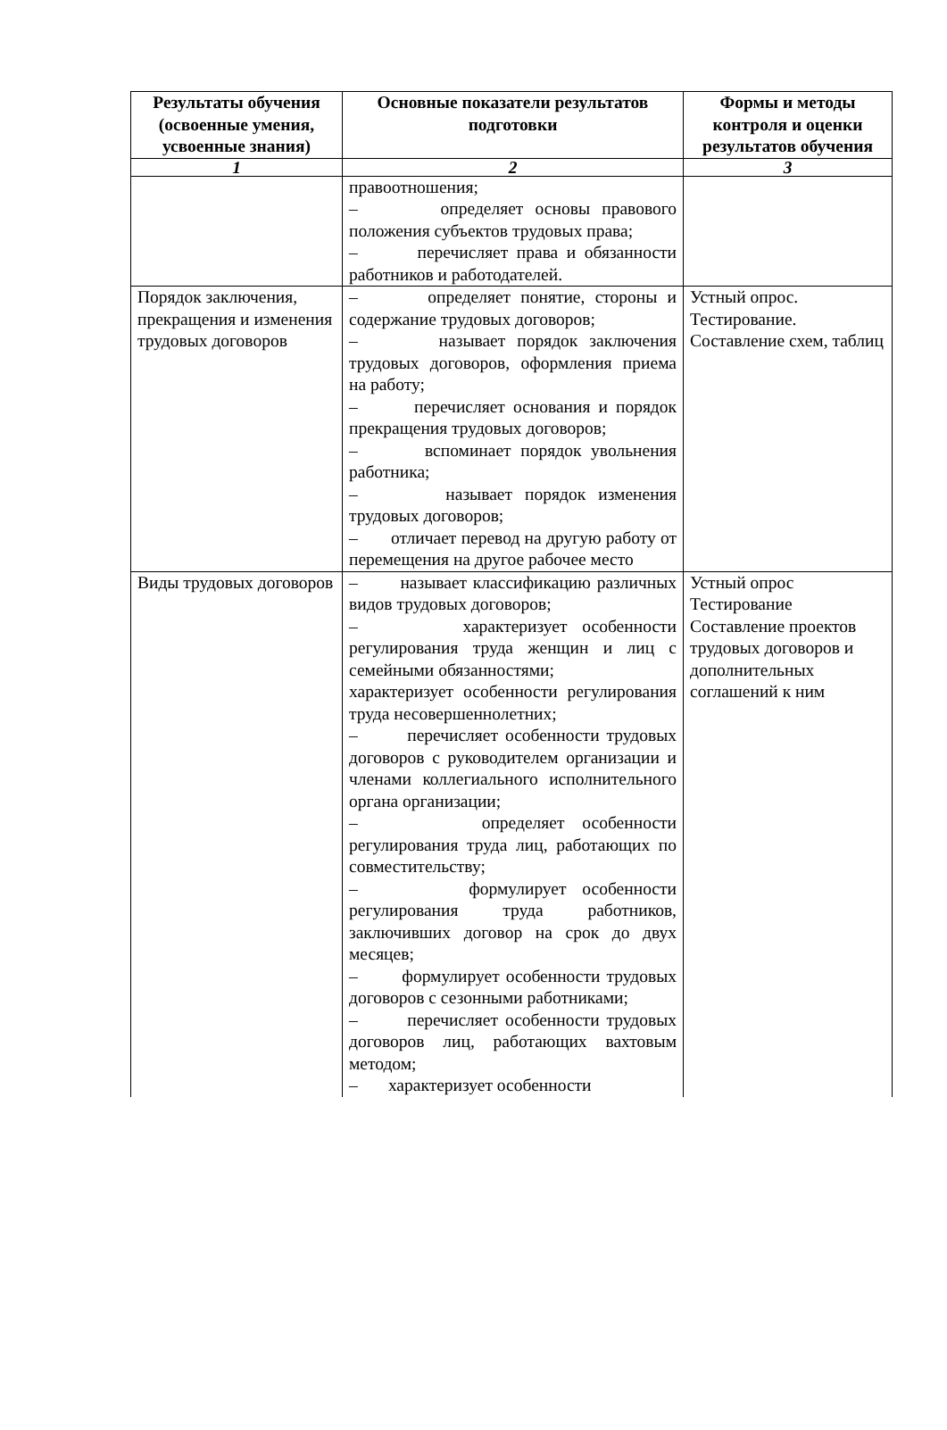| Результаты обучения (освоенные умения, усвоенные знания) | Основные показатели результатов подготовки | Формы и методы контроля и оценки результатов обучения |
| --- | --- | --- |
| 1 | 2 | 3 |
| | правоотношения; – определяет основы правового положения субъектов трудовых права; – перечисляет права и обязанности работников и работодателей. | |
| Порядок заключения, прекращения и изменения трудовых договоров | – определяет понятие, стороны и содержание трудовых договоров; – называет порядок заключения трудовых договоров, оформления приема на работу; – перечисляет основания и порядок прекращения трудовых договоров; – вспоминает порядок увольнения работника; – называет порядок изменения трудовых договоров; – отличает перевод на другую работу от перемещения на другое рабочее место | Устный опрос. Тестирование. Составление схем, таблиц |
| Виды трудовых договоров | – называет классификацию различных видов трудовых договоров; – характеризует особенности регулирования труда женщин и лиц с семейными обязанностями; характеризует особенности регулирования труда несовершеннолетних; – перечисляет особенности трудовых договоров с руководителем организации и членами коллегиального исполнительного органа организации; – определяет особенности регулирования труда лиц, работающих по совместительству; – формулирует особенности регулирования труда работников, заключивших договор на срок до двух месяцев; – формулирует особенности трудовых договоров с сезонными работниками; – перечисляет особенности трудовых договоров лиц, работающих вахтовым методом; – характеризует особенности | Устный опрос Тестирование Составление проектов трудовых договоров и дополнительных соглашений к ним |